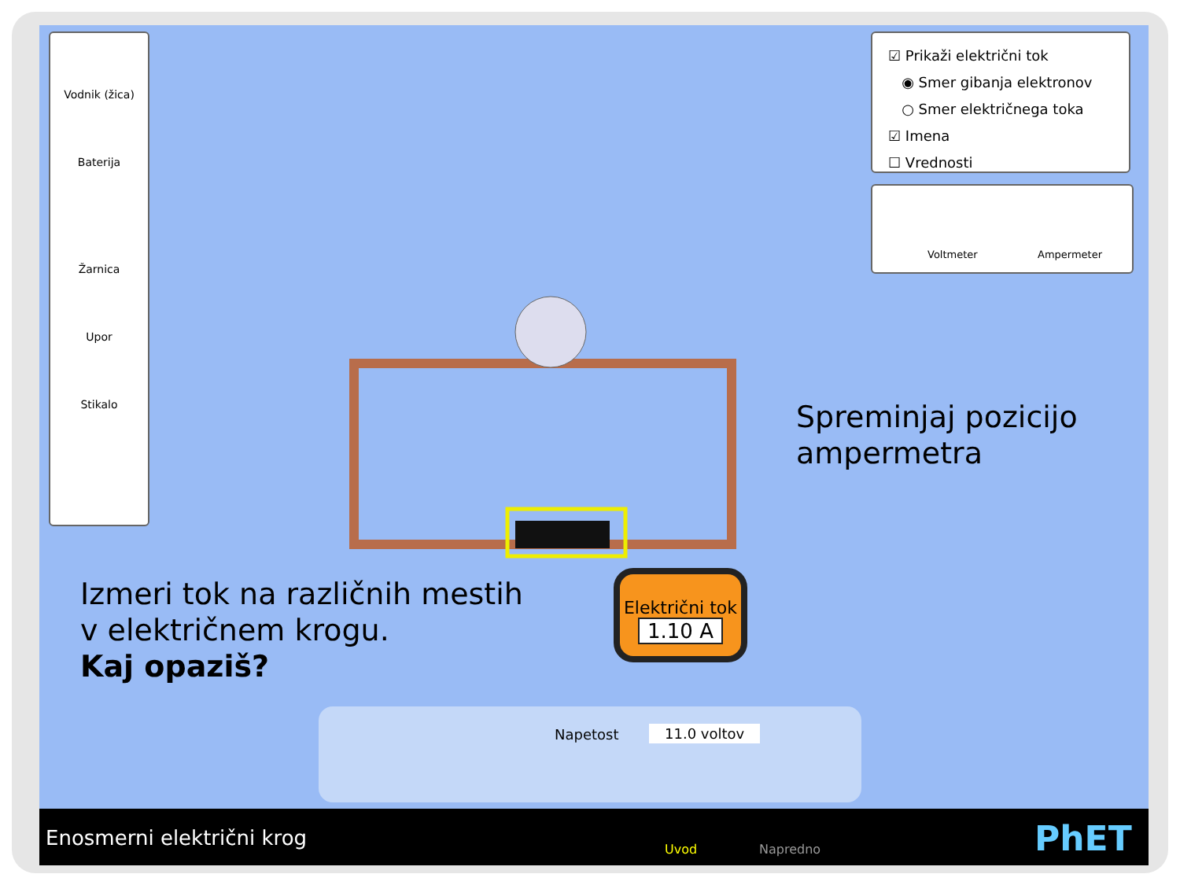Vodnik (žica)
Baterija
Žarnica
Upor
Stikalo
☑ Prikaži električni tok
◉ Smer gibanja elektronov
○ Smer električnega toka
☑ Imena
☐ Vrednosti
Voltmeter Ampermeter
Spreminjaj pozicijo
ampermetra
Električni tok
1.10 A
Izmeri tok na različnih mestih
v električnem krogu.
Kaj opaziš?
Napetost 11.0 voltov
Enosmerni električni krog Uvod Napredno PhET